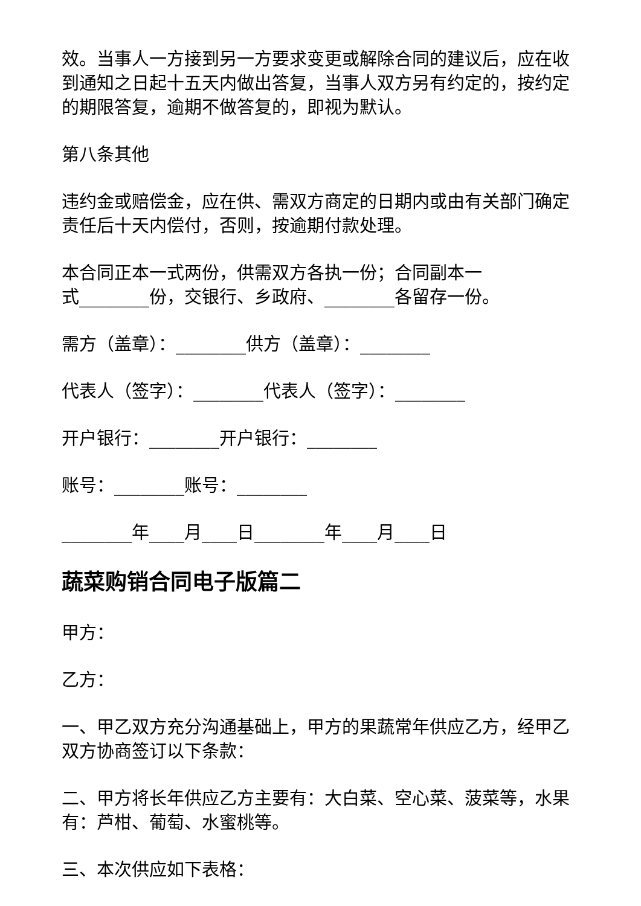效。当事人一方接到另一方要求变更或解除合同的建议后，应在收到通知之日起十五天内做出答复，当事人双方另有约定的，按约定的期限答复，逾期不做答复的，即视为默认。
第八条其他
违约金或赔偿金，应在供、需双方商定的日期内或由有关部门确定责任后十天内偿付，否则，按逾期付款处理。
本合同正本一式两份，供需双方各执一份；合同副本一
式________份，交银行、乡政府、________各留存一份。
需方（盖章）：________供方（盖章）：________
代表人（签字）：________代表人（签字）：________
开户银行：________开户银行：________
账号：________账号：________
________年____月____日________年____月____日
蔬菜购销合同电子版篇二
甲方：
乙方：
一、甲乙双方充分沟通基础上，甲方的果蔬常年供应乙方，经甲乙双方协商签订以下条款：
二、甲方将长年供应乙方主要有：大白菜、空心菜、菠菜等，水果有：芦柑、葡萄、水蜜桃等。
三、本次供应如下表格：